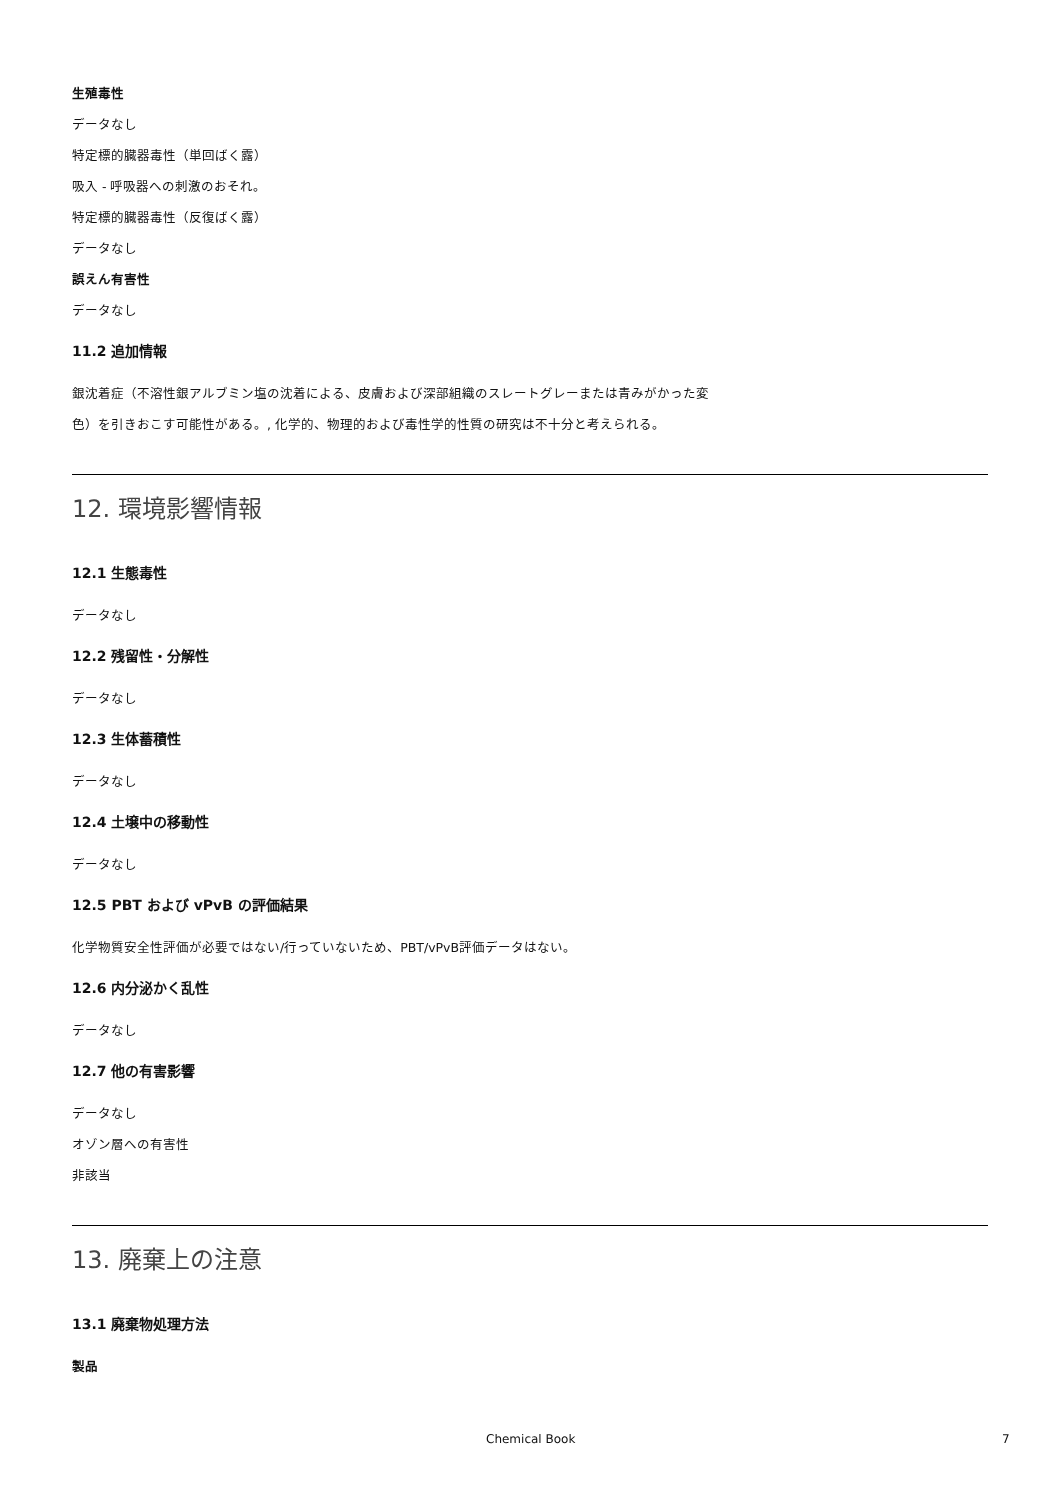生殖毒性
データなし
特定標的臓器毒性（単回ばく露）
吸入 - 呼吸器への刺激のおそれ。
特定標的臓器毒性（反復ばく露）
データなし
誤えん有害性
データなし
11.2 追加情報
銀沈着症（不溶性銀アルブミン塩の沈着による、皮膚および深部組織のスレートグレーまたは青みがかった変色）を引きおこす可能性がある。, 化学的、物理的および毒性学的性質の研究は不十分と考えられる。
12. 環境影響情報
12.1 生態毒性
データなし
12.2 残留性・分解性
データなし
12.3 生体蓄積性
データなし
12.4 土壌中の移動性
データなし
12.5 PBT および vPvB の評価結果
化学物質安全性評価が必要ではない/行っていないため、PBT/vPvB評価データはない。
12.6 内分泌かく乱性
データなし
12.7 他の有害影響
データなし
オゾン層への有害性
非該当
13. 廃棄上の注意
13.1 廃棄物処理方法
製品
Chemical Book 7